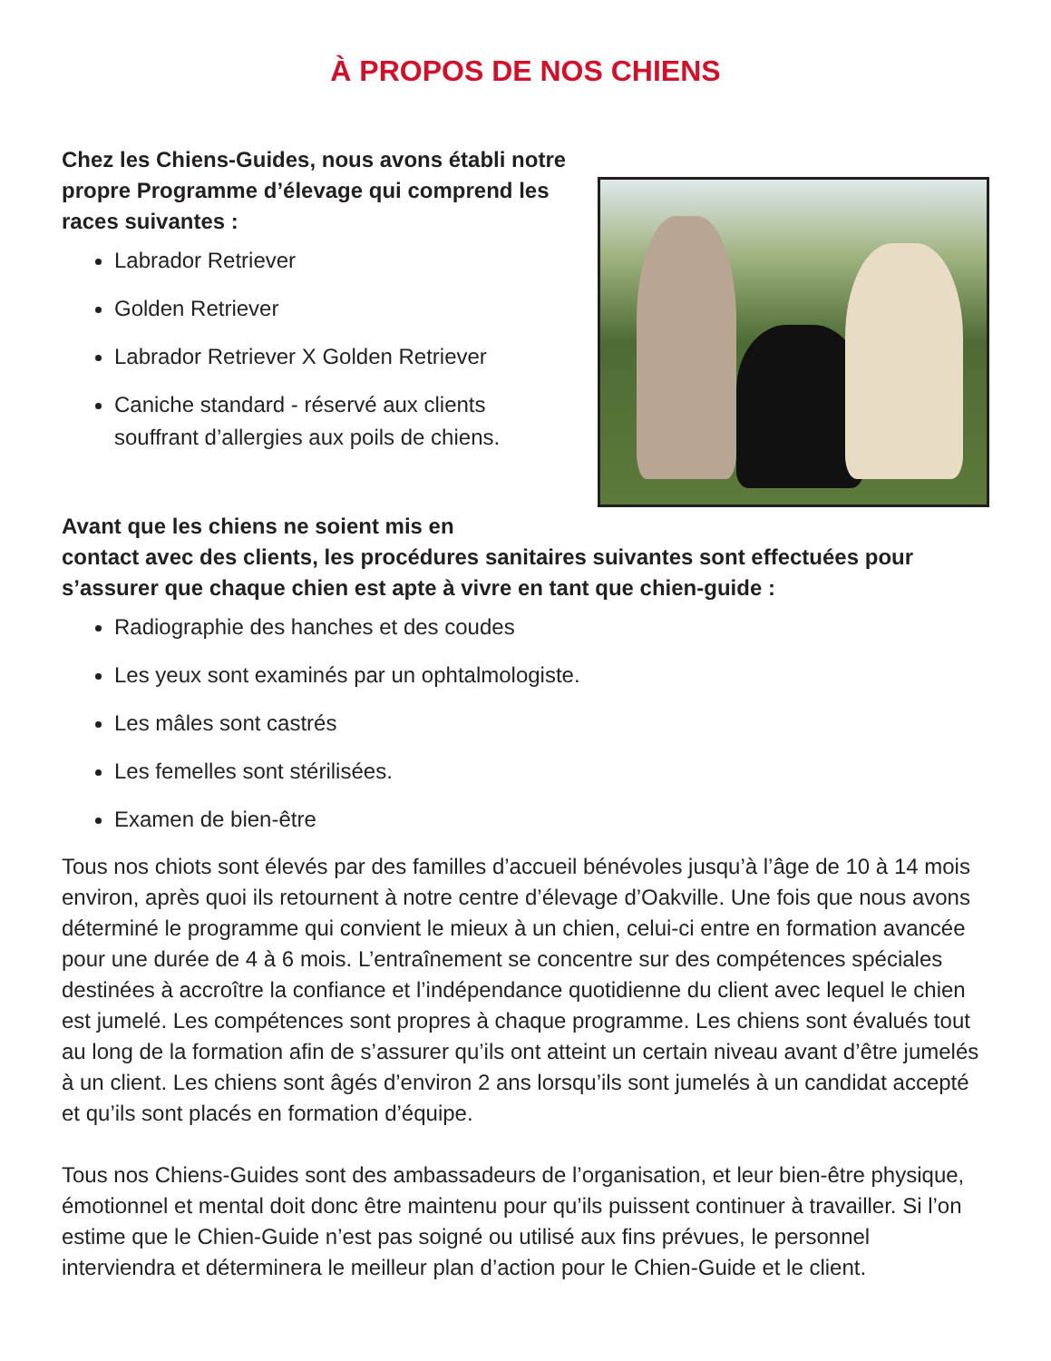À PROPOS DE NOS CHIENS
Chez les Chiens-Guides, nous avons établi notre propre Programme d’élevage qui comprend les races suivantes :
Labrador Retriever
Golden Retriever
Labrador Retriever X Golden Retriever
Caniche standard - réservé aux clients souffrant d’allergies aux poils de chiens.
Avant que les chiens ne soient mis en
contact avec des clients, les procédures sanitaires suivantes sont effectuées pour s’assurer que chaque chien est apte à vivre en tant que chien-guide :
Radiographie des hanches et des coudes
Les yeux sont examinés par un ophtalmologiste.
Les mâles sont castrés
Les femelles sont stérilisées.
Examen de bien-être
Tous nos chiots sont élevés par des familles d’accueil bénévoles jusqu’à l’âge de 10 à 14 mois environ, après quoi ils retournent à notre centre d’élevage d’Oakville. Une fois que nous avons déterminé le programme qui convient le mieux à un chien, celui-ci entre en formation avancée pour une durée de 4 à 6 mois. L’entraînement se concentre sur des compétences spéciales destinées à accroître la confiance et l’indépendance quotidienne du client avec lequel le chien est jumelé. Les compétences sont propres à chaque programme. Les chiens sont évalués tout au long de la formation afin de s’assurer qu’ils ont atteint un certain niveau avant d’être jumelés à un client. Les chiens sont âgés d’environ 2 ans lorsqu’ils sont jumelés à un candidat accepté et qu’ils sont placés en formation d’équipe.
Tous nos Chiens-Guides sont des ambassadeurs de l’organisation, et leur bien-être physique, émotionnel et mental doit donc être maintenu pour qu’ils puissent continuer à travailler. Si l’on estime que le Chien-Guide n’est pas soigné ou utilisé aux fins prévues, le personnel interviendra et déterminera le meilleur plan d’action pour le Chien-Guide et le client.